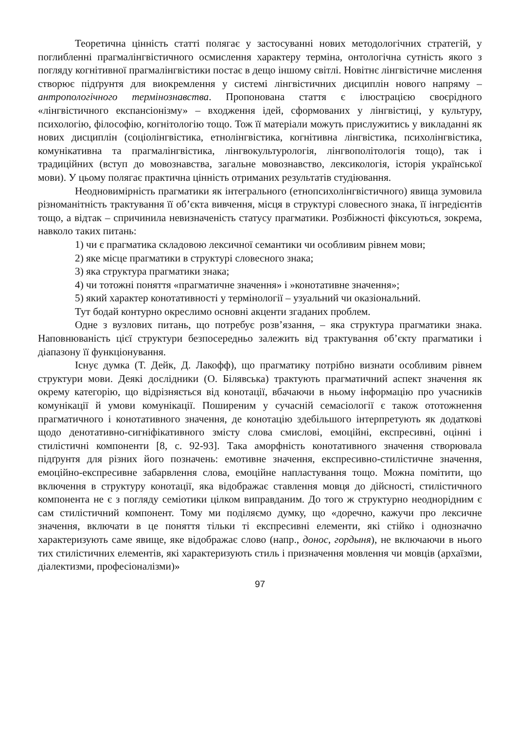Теоретична цінність статті полягає у застосуванні нових методологічних стратегій, у поглибленні прагмалінгвістичного осмислення характеру терміна, онтологічна сутність якого з погляду когнітивної прагмалінгвістики постає в дещо іншому світлі. Новітнє лінгвістичне мислення створює підґрунтя для виокремлення у системі лінгвістичних дисциплін нового напряму – антропологічного термінознавства. Пропонована стаття є ілюстрацією своєрідного «лінгвістичного експансіонізму» – входження ідей, сформованих у лінгвістиці, у культуру, психологію, філософію, когнітологію тощо. Тож її матеріали можуть прислужитись у викладанні як нових дисциплін (соціолінгвістика, етнолінгвістика, когнітивна лінгвістика, психолінгвістика, комунікативна та прагмалінгвістика, лінгвокультурологія, лінгвополітологія тощо), так і традиційних (вступ до мовознавства, загальне мовознавство, лексикологія, історія української мови). У цьому полягає практична цінність отриманих результатів студіювання.
Неодновимірність прагматики як інтегрального (етнопсихолінгвістичного) явища зумовила різноманітність трактування її об’єкта вивчення, місця в структурі словесного знака, її інгредієнтів тощо, а відтак – спричинила невизначеність статусу прагматики. Розбіжності фіксуються, зокрема, навколо таких питань:
1) чи є прагматика складовою лексичної семантики чи особливим рівнем мови;
2) яке місце прагматики в структурі словесного знака;
3) яка структура прагматики знака;
4) чи тотожні поняття «прагматичне значення» і »конотативне значення»;
5) який характер конотативності у термінології – узуальний чи оказіональний.
Тут бодай контурно окреслимо основні акценти згаданих проблем.
Одне з вузлових питань, що потребує розв’язання, – яка структура прагматики знака. Наповнюваність цієї структури безпосередньо залежить від трактування об’єкту прагматики і діапазону її функціонування.
Існує думка (Т. Дейк, Д. Лакофф), що прагматику потрібно визнати особливим рівнем структури мови. Деякі дослідники (О. Білявська) трактують прагматичний аспект значення як окрему категорію, що відрізняється від конотації, вбачаючи в ньому інформацію про учасників комунікації й умови комунікації. Поширеним у сучасній семасіології є також ототожнення прагматичного і конотативного значення, де конотацію здебільшого інтерпретують як додаткові щодо денотативно-сигніфікативного змісту слова смислові, емоційні, експресивні, оцінні і стилістичні компоненти [8, с. 92-93]. Така аморфність конотативного значення створювала підґрунтя для різних його позначень: емотивне значення, експресивно-стилістичне значення, емоційно-експресивне забарвлення слова, емоційне напластування тощо. Можна помітити, що включення в структуру конотації, яка відображає ставлення мовця до дійсності, стилістичного компонента не є з погляду семіотики цілком виправданим. До того ж структурно неоднорідним є сам стилістичний компонент. Тому ми поділяємо думку, що «доречно, кажучи про лексичне значення, включати в це поняття тільки ті експресивні елементи, які стійко і однозначно характеризують саме явище, яке відображає слово (напр., донос, гордыня), не включаючи в нього тих стилістичних елементів, які характеризують стиль і призначення мовлення чи мовців (архаїзми, діалектизми, професіоналізми)»
97